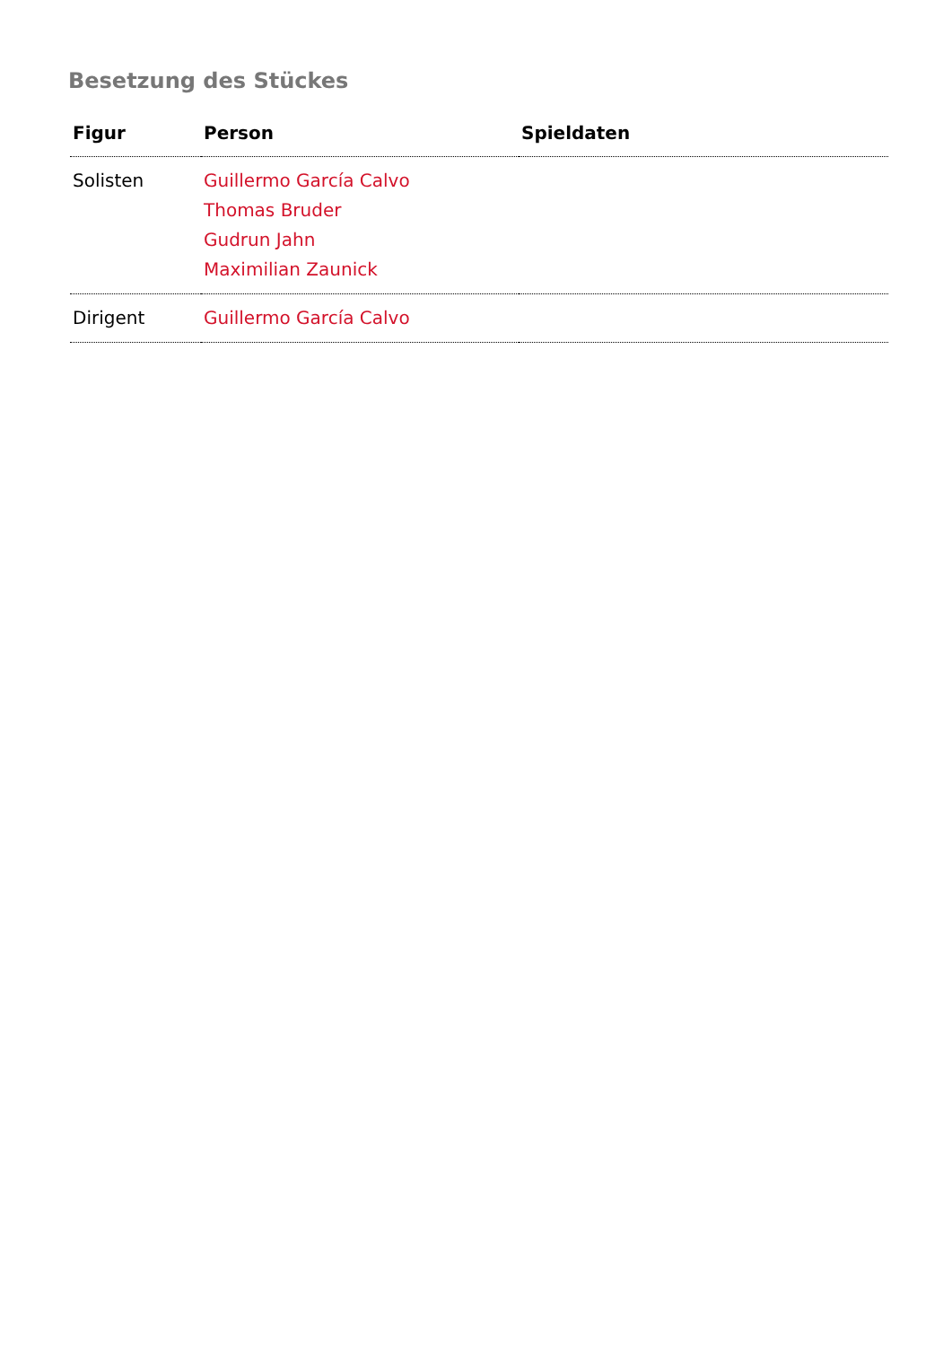Besetzung des Stückes
| Figur | Person | Spieldaten |
| --- | --- | --- |
| Solisten | Guillermo García Calvo Thomas Bruder Gudrun Jahn Maximilian Zaunick | |
| Dirigent | Guillermo García Calvo | |